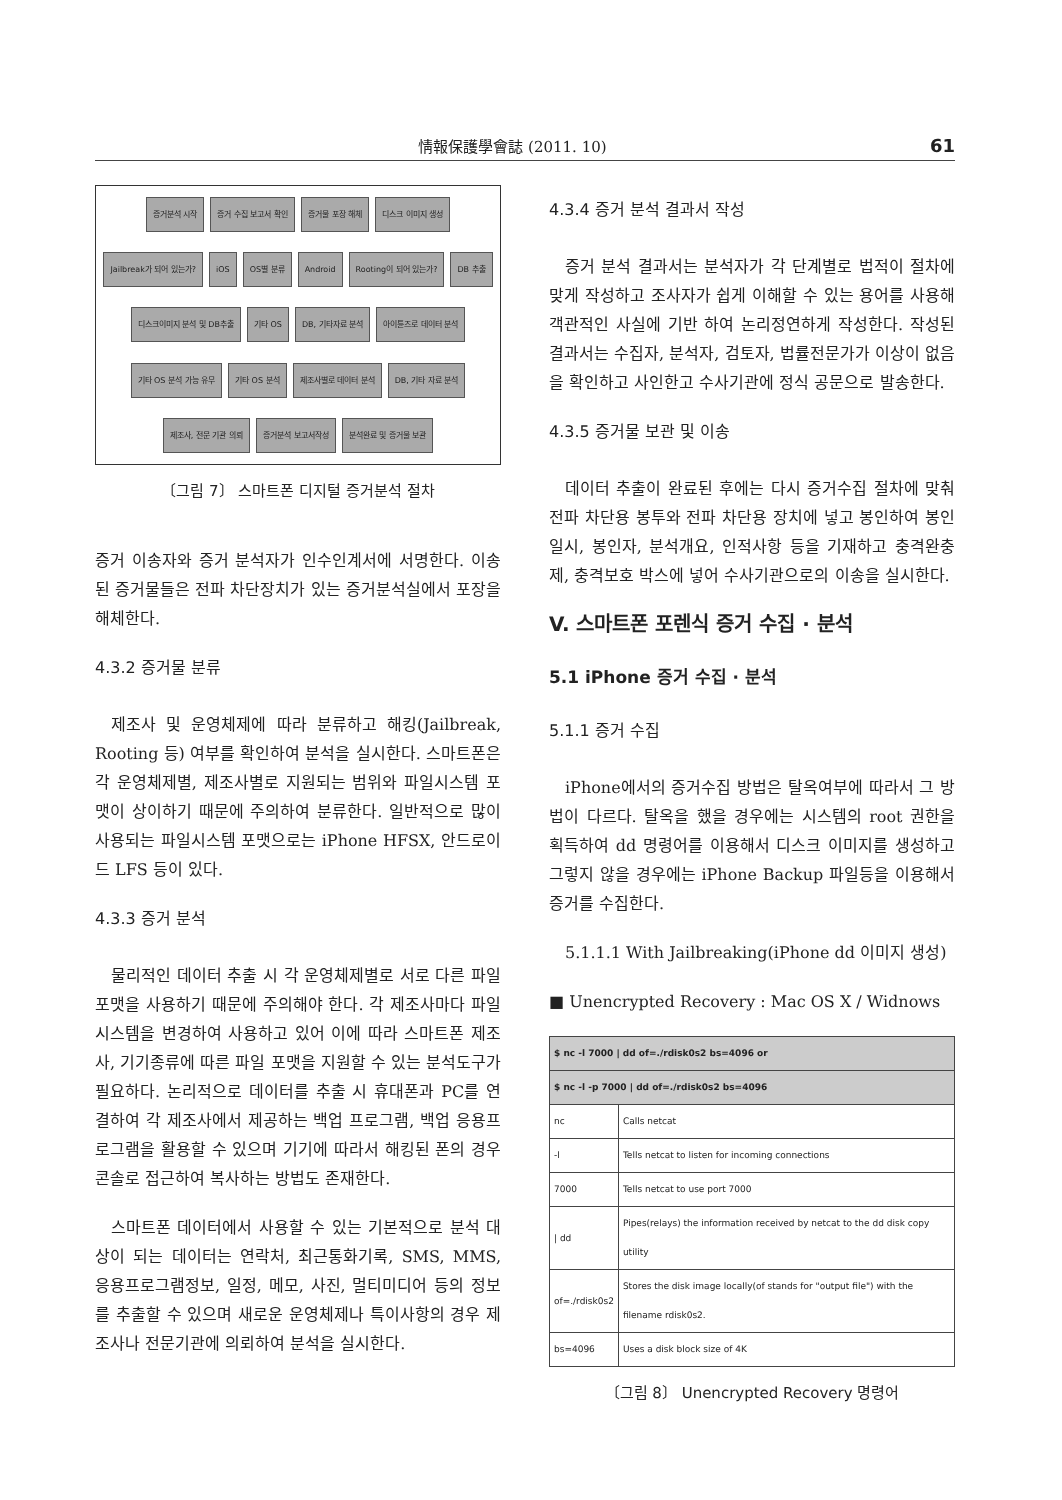情報保護學會誌 (2011. 10) 61
증거분석 시작 증거 수집 보고서 확인 증거물 포장 해체 디스크 이미지 생성 Jailbreak가 되어 있는가? iOS OS별 분류 Android Rooting이 되어 있는가? DB 추출 디스크이미지 분석 및 DB추출 기타 OS DB, 기타자료 분석 아이튠즈로 데이터 분석 기타 OS 분석 가능 유무 기타 OS 분석 제조사별로 데이터 분석 DB, 기타 자료 분석 제조사, 전문 기관 의뢰 증거분석 보고서작성 분석완료 및 증거물 보관
〔그림 7〕 스마트폰 디지털 증거분석 절차
증거 이송자와 증거 분석자가 인수인계서에 서명한다. 이송된 증거물들은 전파 차단장치가 있는 증거분석실에서 포장을 해체한다.
4.3.2 증거물 분류
제조사 및 운영체제에 따라 분류하고 해킹(Jailbreak, Rooting 등) 여부를 확인하여 분석을 실시한다. 스마트폰은 각 운영체제별, 제조사별로 지원되는 범위와 파일시스템 포맷이 상이하기 때문에 주의하여 분류한다. 일반적으로 많이 사용되는 파일시스템 포맷으로는 iPhone HFSX, 안드로이드 LFS 등이 있다.
4.3.3 증거 분석
물리적인 데이터 추출 시 각 운영체제별로 서로 다른 파일 포맷을 사용하기 때문에 주의해야 한다. 각 제조사마다 파일시스템을 변경하여 사용하고 있어 이에 따라 스마트폰 제조사, 기기종류에 따른 파일 포맷을 지원할 수 있는 분석도구가 필요하다. 논리적으로 데이터를 추출 시 휴대폰과 PC를 연결하여 각 제조사에서 제공하는 백업 프로그램, 백업 응용프로그램을 활용할 수 있으며 기기에 따라서 해킹된 폰의 경우 콘솔로 접근하여 복사하는 방법도 존재한다.
스마트폰 데이터에서 사용할 수 있는 기본적으로 분석 대상이 되는 데이터는 연락처, 최근통화기록, SMS, MMS, 응용프로그램정보, 일정, 메모, 사진, 멀티미디어 등의 정보를 추출할 수 있으며 새로운 운영체제나 특이사항의 경우 제조사나 전문기관에 의뢰하여 분석을 실시한다.
4.3.4 증거 분석 결과서 작성
증거 분석 결과서는 분석자가 각 단계별로 법적이 절차에 맞게 작성하고 조사자가 쉽게 이해할 수 있는 용어를 사용해 객관적인 사실에 기반 하여 논리정연하게 작성한다. 작성된 결과서는 수집자, 분석자, 검토자, 법률전문가가 이상이 없음을 확인하고 사인한고 수사기관에 정식 공문으로 발송한다.
4.3.5 증거물 보관 및 이송
데이터 추출이 완료된 후에는 다시 증거수집 절차에 맞춰 전파 차단용 봉투와 전파 차단용 장치에 넣고 봉인하여 봉인일시, 봉인자, 분석개요, 인적사항 등을 기재하고 충격완충제, 충격보호 박스에 넣어 수사기관으로의 이송을 실시한다.
V. 스마트폰 포렌식 증거 수집 · 분석
5.1 iPhone 증거 수집 · 분석
5.1.1 증거 수집
iPhone에서의 증거수집 방법은 탈옥여부에 따라서 그 방법이 다르다. 탈옥을 했을 경우에는 시스템의 root 권한을 획득하여 dd 명령어를 이용해서 디스크 이미지를 생성하고 그렇지 않을 경우에는 iPhone Backup 파일등을 이용해서 증거를 수집한다.
5.1.1.1 With Jailbreaking(iPhone dd 이미지 생성)
■ Unencrypted Recovery : Mac OS X / Widnows
| $ nc -l 7000 / dd of=./rdisk0s2 bs=4096 or | |
| --- | --- |
| $ nc -l -p 7000 / dd of=./rdisk0s2 bs=4096 | |
| nc | Calls netcat |
| -l | Tells netcat to listen for incoming connections |
| 7000 | Tells netcat to use port 7000 |
| / dd | Pipes(relays) the information received by netcat to the dd disk copy utility |
| of=./rdisk0s2 | Stores the disk image locally(of stands for "output file") with the filename rdisk0s2. |
| bs=4096 | Uses a disk block size of 4K |
〔그림 8〕 Unencrypted Recovery 명령어